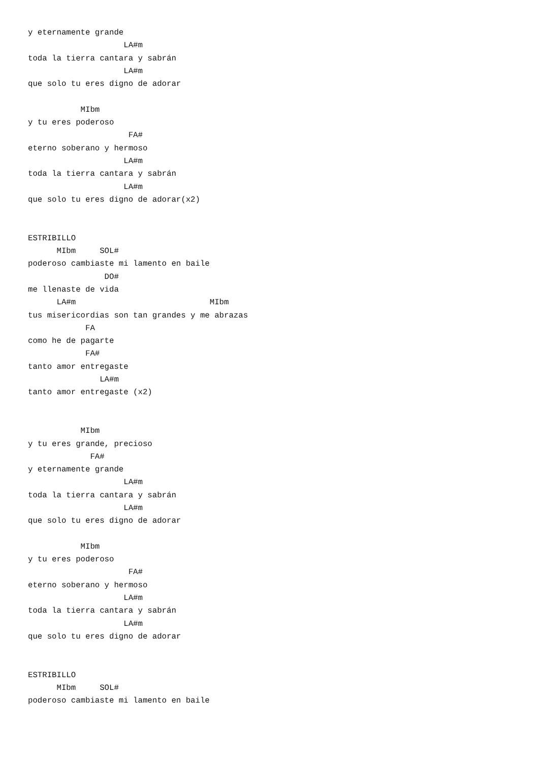y eternamente grande
                    LA#m
toda la tierra cantara y sabrán
                    LA#m
que solo tu eres digno de adorar

           MIbm
y tu eres poderoso
                     FA#
eterno soberano y hermoso
                    LA#m
toda la tierra cantara y sabrán
                    LA#m
que solo tu eres digno de adorar(x2)


ESTRIBILLO
      MIbm     SOL#
poderoso cambiaste mi lamento en baile
                DO#
me llenaste de vida
      LA#m                            MIbm
tus misericordias son tan grandes y me abrazas
            FA
como he de pagarte
            FA#
tanto amor entregaste
               LA#m
tanto amor entregaste (x2)


           MIbm
y tu eres grande, precioso
             FA#
y eternamente grande
                    LA#m
toda la tierra cantara y sabrán
                    LA#m
que solo tu eres digno de adorar

           MIbm
y tu eres poderoso
                     FA#
eterno soberano y hermoso
                    LA#m
toda la tierra cantara y sabrán
                    LA#m
que solo tu eres digno de adorar


ESTRIBILLO
      MIbm     SOL#
poderoso cambiaste mi lamento en baile